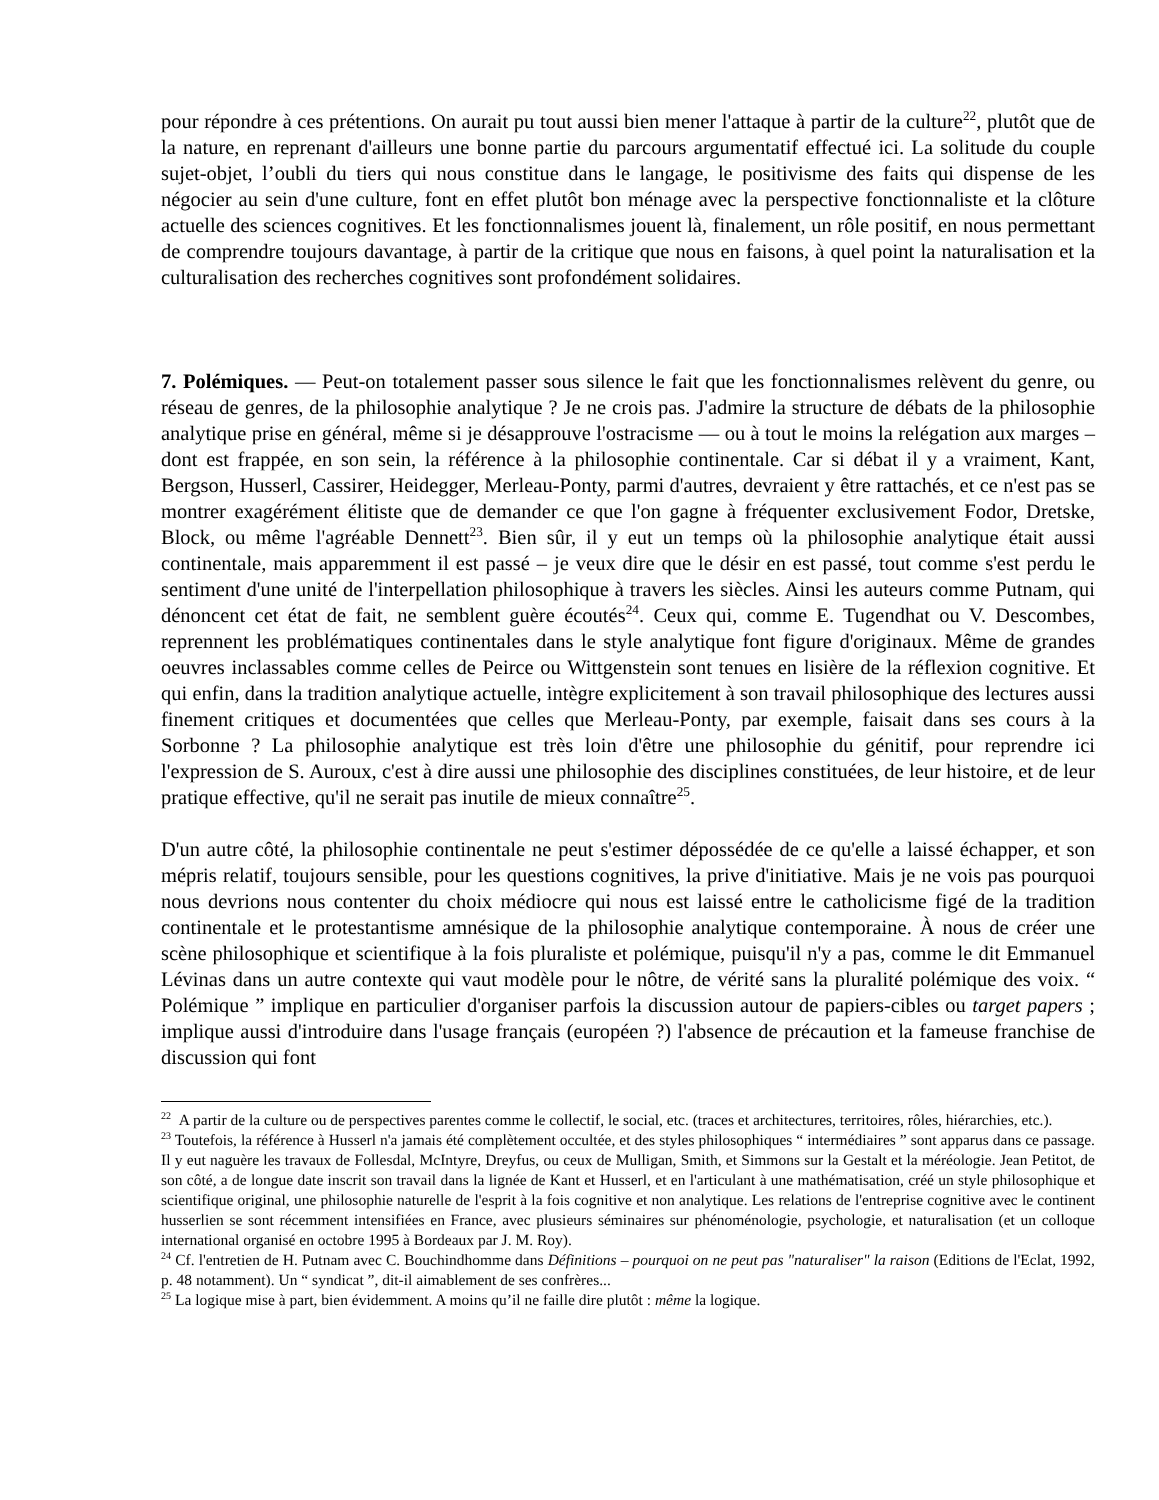pour répondre à ces prétentions. On aurait pu tout aussi bien mener l'attaque à partir de la culture<sup>22</sup>, plutôt que de la nature, en reprenant d'ailleurs une bonne partie du parcours argumentatif effectué ici. La solitude du couple sujet-objet, l’oubli du tiers qui nous constitue dans le langage, le positivisme des faits qui dispense de les négocier au sein d'une culture, font en effet plutôt bon ménage avec la perspective fonctionnaliste et la clôture actuelle des sciences cognitives. Et les fonctionnalismes jouent là, finalement, un rôle positif, en nous permettant de comprendre toujours davantage, à partir de la critique que nous en faisons, à quel point la naturalisation et la culturalisation des recherches cognitives sont profondément solidaires.
7. Polémiques. — Peut-on totalement passer sous silence le fait que les fonctionnalismes relèvent du genre, ou réseau de genres, de la philosophie analytique ? Je ne crois pas. J'admire la structure de débats de la philosophie analytique prise en général, même si je désapprouve l'ostracisme — ou à tout le moins la relégation aux marges – dont est frappée, en son sein, la référence à la philosophie continentale. Car si débat il y a vraiment, Kant, Bergson, Husserl, Cassirer, Heidegger, Merleau-Ponty, parmi d'autres, devraient y être rattachés, et ce n'est pas se montrer exagérément élitiste que de demander ce que l'on gagne à fréquenter exclusivement Fodor, Dretske, Block, ou même l'agréable Dennett<sup>23</sup>. Bien sûr, il y eut un temps où la philosophie analytique était aussi continentale, mais apparemment il est passé – je veux dire que le désir en est passé, tout comme s'est perdu le sentiment d'une unité de l'interpellation philosophique à travers les siècles. Ainsi les auteurs comme Putnam, qui dénoncent cet état de fait, ne semblent guère écoutés<sup>24</sup>. Ceux qui, comme E. Tugendhat ou V. Descombes, reprennent les problématiques continentales dans le style analytique font figure d'originaux. Même de grandes oeuvres inclassables comme celles de Peirce ou Wittgenstein sont tenues en lisière de la réflexion cognitive. Et qui enfin, dans la tradition analytique actuelle, intègre explicitement à son travail philosophique des lectures aussi finement critiques et documentées que celles que Merleau-Ponty, par exemple, faisait dans ses cours à la Sorbonne ? La philosophie analytique est très loin d'être une philosophie du génitif, pour reprendre ici l'expression de S. Auroux, c'est à dire aussi une philosophie des disciplines constituées, de leur histoire, et de leur pratique effective, qu'il ne serait pas inutile de mieux connaître<sup>25</sup>.
D'un autre côté, la philosophie continentale ne peut s'estimer dépossédée de ce qu'elle a laissé échapper, et son mépris relatif, toujours sensible, pour les questions cognitives, la prive d'initiative. Mais je ne vois pas pourquoi nous devrions nous contenter du choix médiocre qui nous est laissé entre le catholicisme figé de la tradition continentale et le protestantisme amnésique de la philosophie analytique contemporaine. À nous de créer une scène philosophique et scientifique à la fois pluraliste et polémique, puisqu'il n'y a pas, comme le dit Emmanuel Lévinas dans un autre contexte qui vaut modèle pour le nôtre, de vérité sans la pluralité polémique des voix. “ Polémique ” implique en particulier d'organiser parfois la discussion autour de papiers-cibles ou target papers ; implique aussi d'introduire dans l'usage français (européen ?) l'absence de précaution et la fameuse franchise de discussion qui font
<sup>22</sup> A partir de la culture ou de perspectives parentes comme le collectif, le social, etc. (traces et architectures, territoires, rôles, hiérarchies, etc.).
<sup>23</sup> Toutefois, la référence à Husserl n'a jamais été complètement occultée, et des styles philosophiques “ intermédiaires ” sont apparus dans ce passage. Il y eut naguère les travaux de Follesdal, McIntyre, Dreyfus, ou ceux de Mulligan, Smith, et Simmons sur la Gestalt et la méréologie. Jean Petitot, de son côté, a de longue date inscrit son travail dans la lignée de Kant et Husserl, et en l'articulant à une mathématisation, créé un style philosophique et scientifique original, une philosophie naturelle de l'esprit à la fois cognitive et non analytique. Les relations de l'entreprise cognitive avec le continent husserlien se sont récemment intensifiées en France, avec plusieurs séminaires sur phénoménologie, psychologie, et naturalisation (et un colloque international organisé en octobre 1995 à Bordeaux par J. M. Roy).
<sup>24</sup> Cf. l'entretien de H. Putnam avec C. Bouchindhomme dans Définitions – pourquoi on ne peut pas "naturaliser" la raison (Editions de l'Eclat, 1992, p. 48 notamment). Un “ syndicat ”, dit-il aimablement de ses confrères...
<sup>25</sup> La logique mise à part, bien évidemment. A moins qu’il ne faille dire plutôt : même la logique.